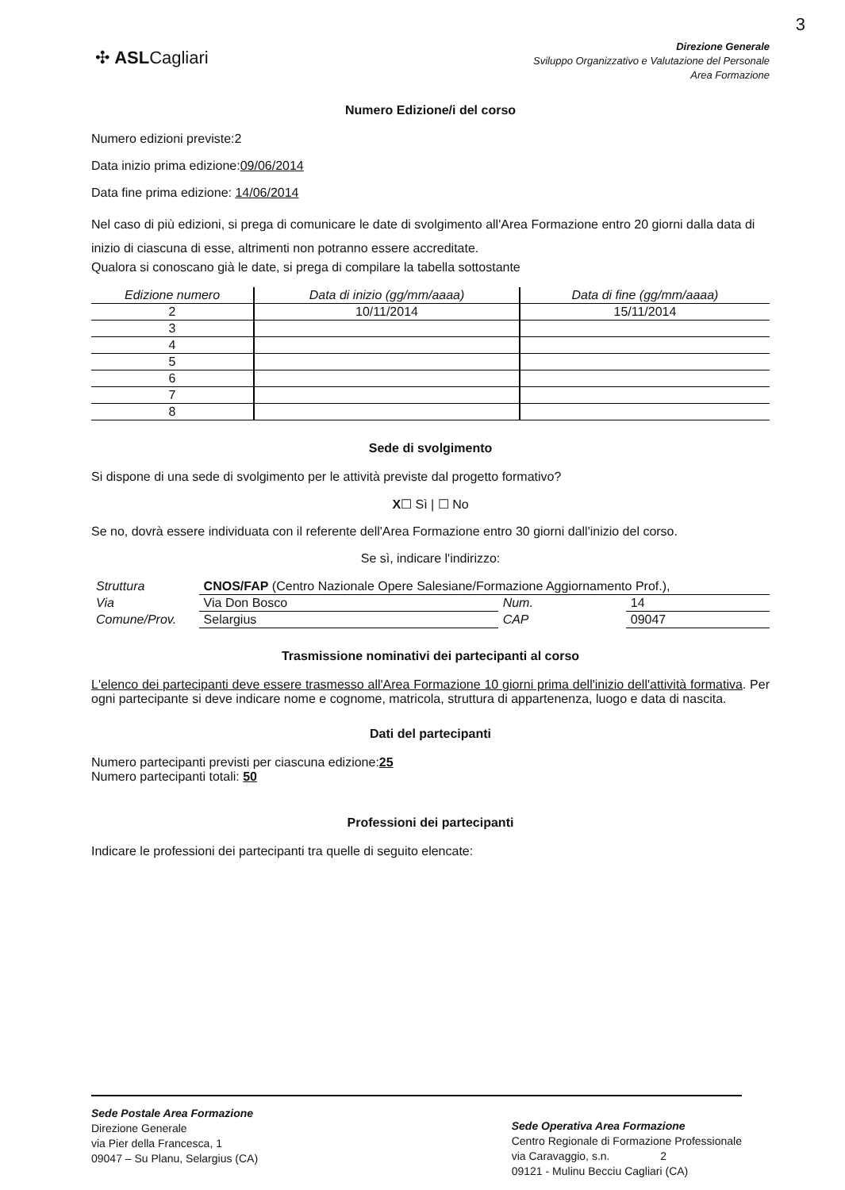3
✣ ASLCagliari
Direzione Generale
Sviluppo Organizzativo e Valutazione del Personale
Area Formazione
Numero Edizione/i del corso
Numero edizioni previste:2
Data inizio prima edizione:09/06/2014
Data fine prima edizione: 14/06/2014
Nel caso di più edizioni, si prega di comunicare le date di svolgimento all'Area Formazione entro 20 giorni dalla data di inizio di ciascuna di esse, altrimenti non potranno essere accreditate.
Qualora si conoscano già le date, si prega di compilare la tabella sottostante
| Edizione numero | Data di inizio (gg/mm/aaaa) | Data di fine (gg/mm/aaaa) |
| --- | --- | --- |
| 2 | 10/11/2014 | 15/11/2014 |
| 3 | | |
| 4 | | |
| 5 | | |
| 6 | | |
| 7 | | |
| 8 | | |
Sede di svolgimento
Si dispone di una sede di svolgimento per le attività previste dal progetto formativo?
X☐ Sì | ☐ No
Se no, dovrà essere individuata con il referente dell'Area Formazione entro 30 giorni dall'inizio del corso.
Se sì, indicare l'indirizzo:
| Struttura | CNOS/FAP (Centro Nazionale Opere Salesiane/Formazione Aggiornamento Prof.), | | |
| Via | Via Don Bosco | Num. | 14 |
| Comune/Prov. | Selargius | CAP | 09047 |
Trasmissione nominativi dei partecipanti al corso
L'elenco dei partecipanti deve essere trasmesso all'Area Formazione 10 giorni prima dell'inizio dell'attività formativa. Per ogni partecipante si deve indicare nome e cognome, matricola, struttura di appartenenza, luogo e data di nascita.
Dati del partecipanti
Numero partecipanti previsti per ciascuna edizione:25
Numero partecipanti totali: 50
Professioni dei partecipanti
Indicare le professioni dei partecipanti tra quelle di seguito elencate:
Sede Postale Area Formazione
Direzione Generale
via Pier della Francesca, 1
09047 – Su Planu, Selargius (CA)
Sede Operativa Area Formazione
Centro Regionale di Formazione Professionale
via Caravaggio, s.n. 2
09121 - Mulinu Becciu Cagliari (CA)